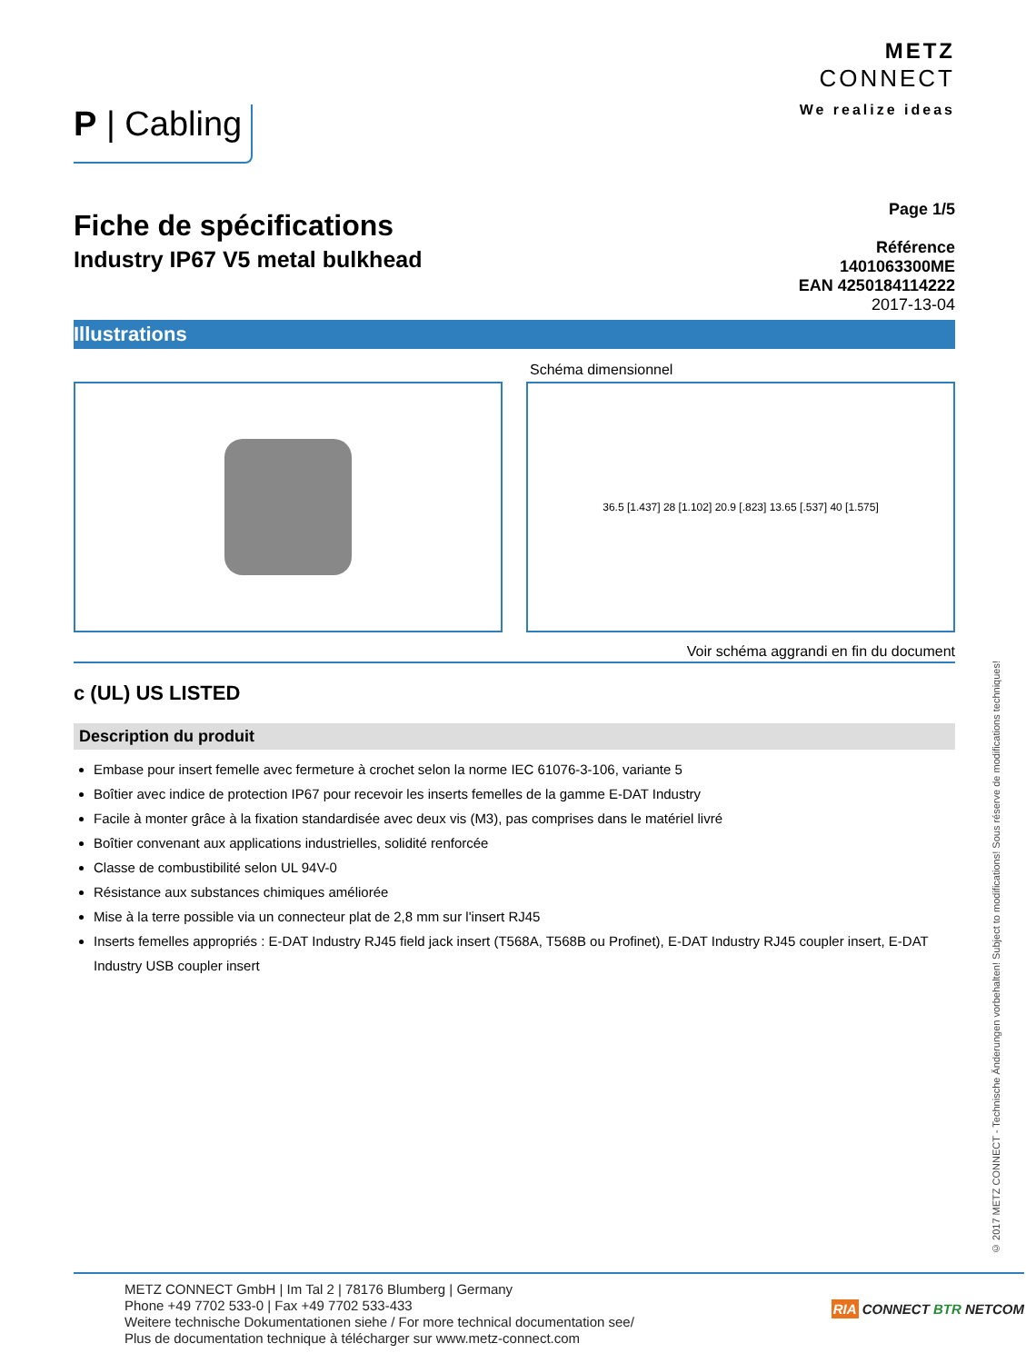P | Cabling
METZ
CONNECT
We realize ideas
Fiche de spécifications
Industry IP67 V5 metal bulkhead
Page 1/5
Référence
1401063300ME
EAN 4250184114222
2017-13-04
Illustrations
Schéma dimensionnel
36.5 [1.437] 28 [1.102] 20.9 [.823] 13.65 [.537] 40 [1.575]
Voir schéma aggrandi en fin du document
c (UL) US LISTED
Description du produit
Embase pour insert femelle avec fermeture à crochet selon la norme IEC 61076-3-106, variante 5
Boîtier avec indice de protection IP67 pour recevoir les inserts femelles de la gamme E-DAT Industry
Facile à monter grâce à la fixation standardisée avec deux vis (M3), pas comprises dans le matériel livré
Boîtier convenant aux applications industrielles, solidité renforcée
Classe de combustibilité selon UL 94V-0
Résistance aux substances chimiques améliorée
Mise à la terre possible via un connecteur plat de 2,8 mm sur l'insert RJ45
Inserts femelles appropriés : E-DAT Industry RJ45 field jack insert (T568A, T568B ou Profinet), E-DAT Industry RJ45 coupler insert, E-DAT Industry USB coupler insert
© 2017 METZ CONNECT - Technische Änderungen vorbehalten! Subject to modifications! Sous réserve de modifications techniques!
METZ CONNECT GmbH | Im Tal 2 | 78176 Blumberg | Germany
Phone +49 7702 533-0 | Fax +49 7702 533-433
Weitere technische Dokumentationen siehe / For more technical documentation see/
Plus de documentation technique à télécharger sur www.metz-connect.com
RIA CONNECT BTR NETCOM